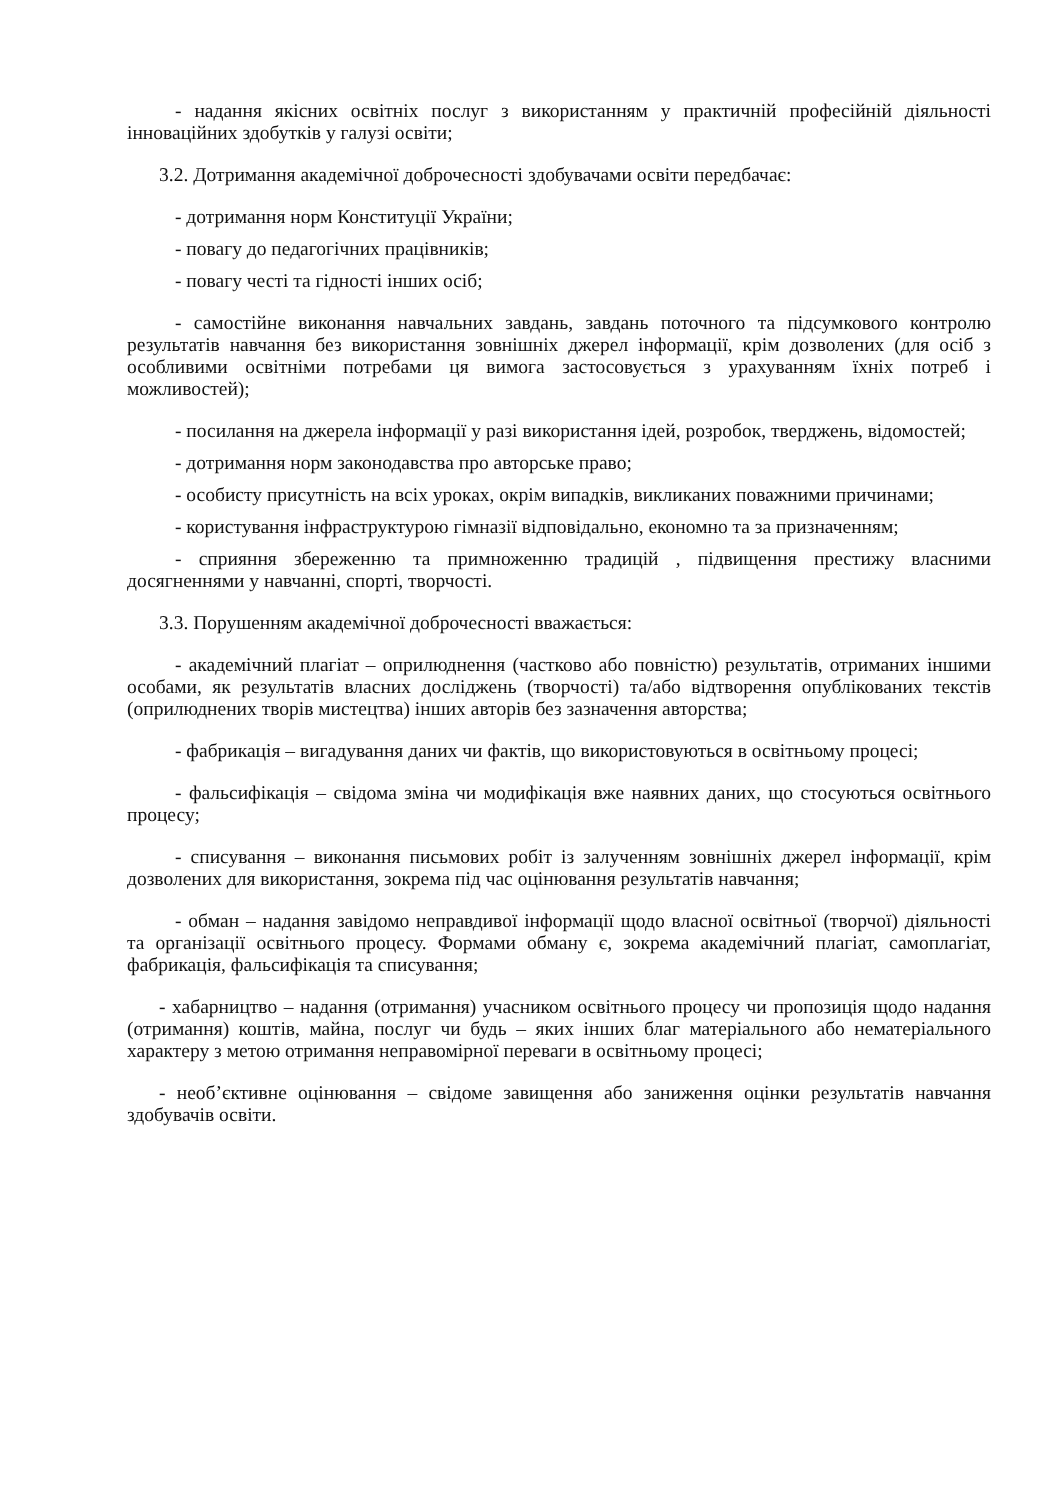- надання якісних освітніх послуг з використанням у практичній професійній діяльності інноваційних здобутків у галузі освіти;
3.2. Дотримання академічної доброчесності здобувачами освіти передбачає:
- дотримання норм Конституції України;
- повагу до педагогічних працівників;
- повагу честі та гідності інших осіб;
- самостійне виконання навчальних завдань, завдань поточного та підсумкового контролю результатів навчання без використання зовнішніх джерел інформації, крім дозволених (для осіб з особливими освітніми потребами ця вимога застосовується з урахуванням їхніх потреб і можливостей);
- посилання на джерела інформації у разі використання ідей, розробок, тверджень, відомостей;
- дотримання норм законодавства про авторське право;
- особисту присутність на всіх уроках, окрім випадків, викликаних поважними причинами;
- користування інфраструктурою гімназії відповідально, економно та за призначенням;
- сприяння збереженню та примноженню традицій , підвищення престижу власними досягненнями у навчанні, спорті, творчості.
3.3. Порушенням академічної доброчесності вважається:
- академічний плагіат – оприлюднення (частково або повністю) результатів, отриманих іншими особами, як результатів власних досліджень (творчості) та/або відтворення опублікованих текстів (оприлюднених творів мистецтва) інших авторів без зазначення авторства;
- фабрикація – вигадування даних чи фактів, що використовуються в освітньому процесі;
- фальсифікація – свідома зміна чи модифікація вже наявних даних, що стосуються освітнього процесу;
- списування – виконання письмових робіт із залученням зовнішніх джерел інформації, крім дозволених для використання, зокрема під час оцінювання результатів навчання;
- обман – надання завідомо неправдивої інформації щодо власної освітньої (творчої) діяльності та організації освітнього процесу. Формами обману є, зокрема академічний плагіат, самоплагіат, фабрикація, фальсифікація та списування;
- хабарництво – надання (отримання) учасником освітнього процесу чи пропозиція щодо надання (отримання) коштів, майна, послуг чи будь – яких інших благ матеріального або нематеріального характеру з метою отримання неправомірної переваги в освітньому процесі;
- необ’єктивне оцінювання – свідоме завищення або заниження оцінки результатів навчання здобувачів освіти.